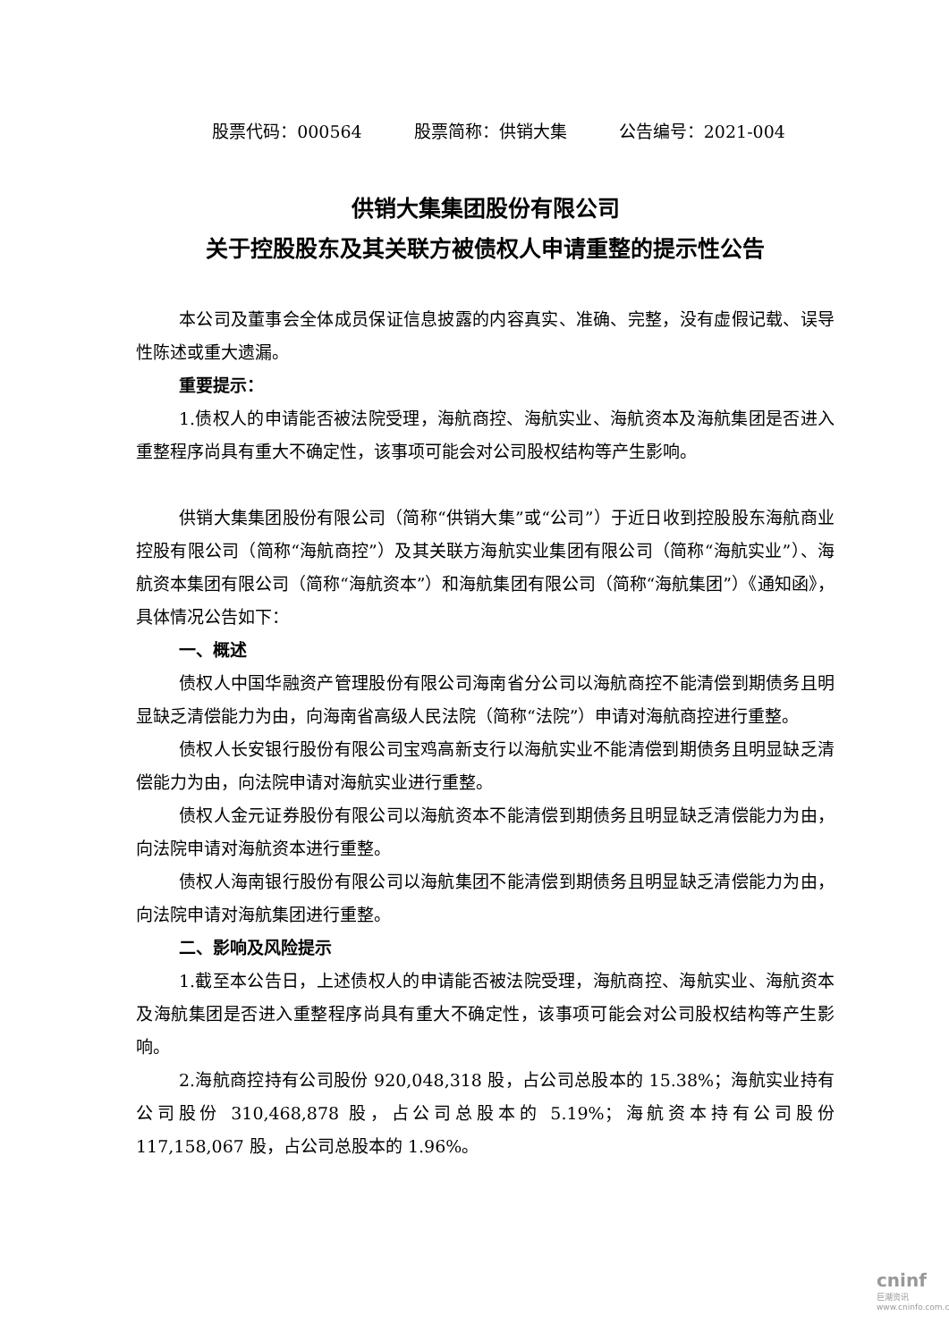股票代码：000564 股票简称：供销大集 公告编号：2021-004
供销大集集团股份有限公司
关于控股股东及其关联方被债权人申请重整的提示性公告
本公司及董事会全体成员保证信息披露的内容真实、准确、完整，没有虚假记载、误导性陈述或重大遗漏。
重要提示：
1.债权人的申请能否被法院受理，海航商控、海航实业、海航资本及海航集团是否进入重整程序尚具有重大不确定性，该事项可能会对公司股权结构等产生影响。
供销大集集团股份有限公司（简称“供销大集”或“公司”）于近日收到控股股东海航商业控股有限公司（简称“海航商控”）及其关联方海航实业集团有限公司（简称“海航实业”）、海航资本集团有限公司（简称“海航资本”）和海航集团有限公司（简称“海航集团”）《通知函》，具体情况公告如下：
一、概述
债权人中国华融资产管理股份有限公司海南省分公司以海航商控不能清偿到期债务且明显缺乏清偿能力为由，向海南省高级人民法院（简称“法院”）申请对海航商控进行重整。
债权人长安银行股份有限公司宝鸡高新支行以海航实业不能清偿到期债务且明显缺乏清偿能力为由，向法院申请对海航实业进行重整。
债权人金元证券股份有限公司以海航资本不能清偿到期债务且明显缺乏清偿能力为由，向法院申请对海航资本进行重整。
债权人海南银行股份有限公司以海航集团不能清偿到期债务且明显缺乏清偿能力为由，向法院申请对海航集团进行重整。
二、影响及风险提示
1.截至本公告日，上述债权人的申请能否被法院受理，海航商控、海航实业、海航资本及海航集团是否进入重整程序尚具有重大不确定性，该事项可能会对公司股权结构等产生影响。
2.海航商控持有公司股份 920,048,318 股，占公司总股本的 15.38%；海航实业持有公司股份 310,468,878 股，占公司总股本的 5.19%；海航资本持有公司股份 117,158,067 股，占公司总股本的 1.96%。
cninf
巨潮资讯
www.cninfo.com.cn